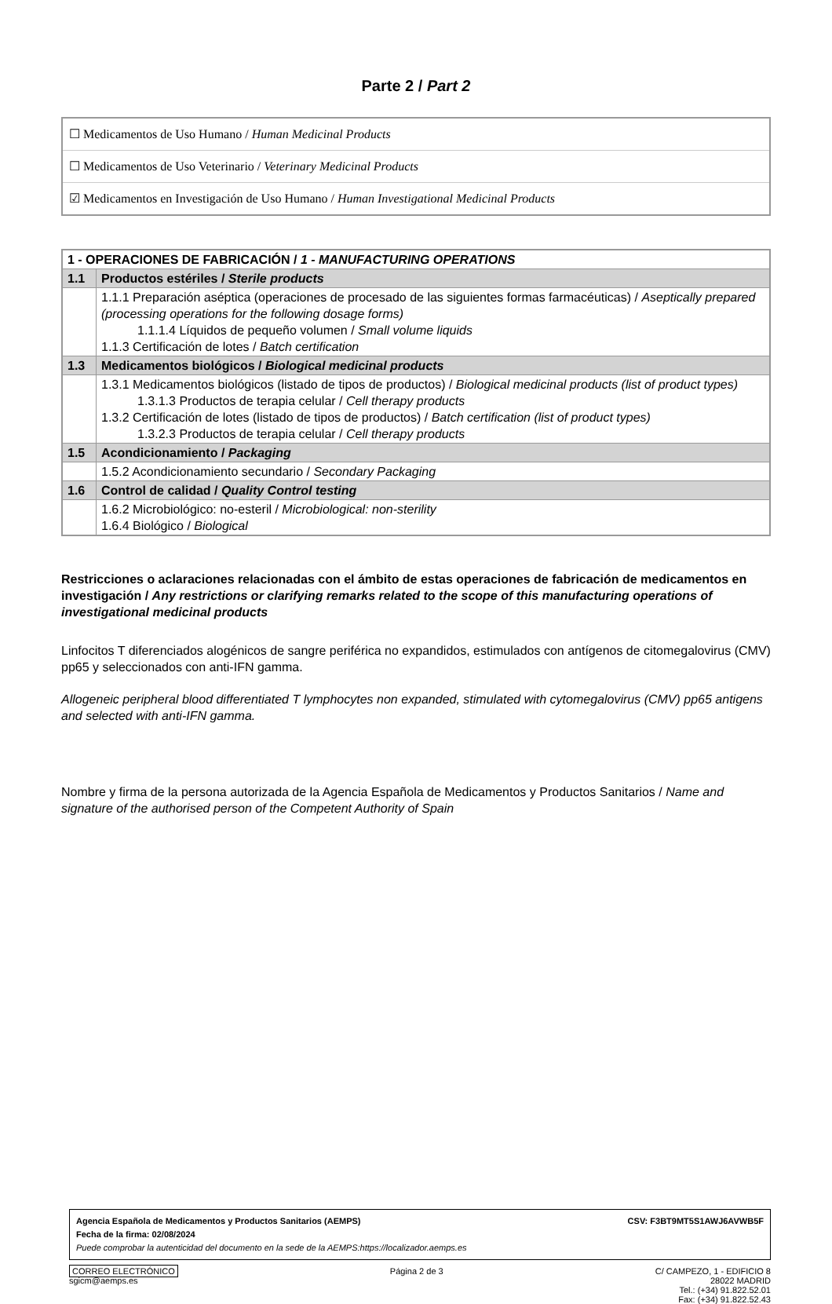Parte 2 / Part 2
☐ Medicamentos de Uso Humano / Human Medicinal Products
☐ Medicamentos de Uso Veterinario / Veterinary Medicinal Products
☑ Medicamentos en Investigación de Uso Humano / Human Investigational Medicinal Products
| 1 - OPERACIONES DE FABRICACIÓN / 1 - MANUFACTURING OPERATIONS | |
| 1.1 | Productos estériles / Sterile products |
| | 1.1.1 Preparación aséptica (operaciones de procesado de las siguientes formas farmacéuticas) / Aseptically prepared (processing operations for the following dosage forms) 1.1.1.4 Líquidos de pequeño volumen / Small volume liquids 1.1.3 Certificación de lotes / Batch certification |
| 1.3 | Medicamentos biológicos / Biological medicinal products |
| | 1.3.1 Medicamentos biológicos (listado de tipos de productos) / Biological medicinal products (list of product types) 1.3.1.3 Productos de terapia celular / Cell therapy products 1.3.2 Certificación de lotes (listado de tipos de productos) / Batch certification (list of product types) 1.3.2.3 Productos de terapia celular / Cell therapy products |
| 1.5 | Acondicionamiento / Packaging |
| | 1.5.2 Acondicionamiento secundario / Secondary Packaging |
| 1.6 | Control de calidad / Quality Control testing |
| | 1.6.2 Microbiológico: no-esteril / Microbiological: non-sterility 1.6.4 Biológico / Biological |
Restricciones o aclaraciones relacionadas con el ámbito de estas operaciones de fabricación de medicamentos en investigación / Any restrictions or clarifying remarks related to the scope of this manufacturing operations of investigational medicinal products
Linfocitos T diferenciados alogénicos de sangre periférica no expandidos, estimulados con antígenos de citomegalovirus (CMV) pp65 y seleccionados con anti-IFN gamma.
Allogeneic peripheral blood differentiated T lymphocytes non expanded, stimulated with cytomegalovirus (CMV) pp65 antigens and selected with anti-IFN gamma.
Nombre y firma de la persona autorizada de la Agencia Española de Medicamentos y Productos Sanitarios / Name and signature of the authorised person of the Competent Authority of Spain
Agencia Española de Medicamentos y Productos Sanitarios (AEMPS) CSV: F3BT9MT5S1AWJ6AVWB5F
Fecha de la firma: 02/08/2024
Puede comprobar la autenticidad del documento en la sede de la AEMPS:https://localizador.aemps.es
CORREO ELECTRÓNICO
sgicm@aemps.es
Página 2 de 3 C/ CAMPEZO, 1 - EDIFICIO 8
28022 MADRID
Tel.: (+34) 91.822.52.01
Fax: (+34) 91.822.52.43